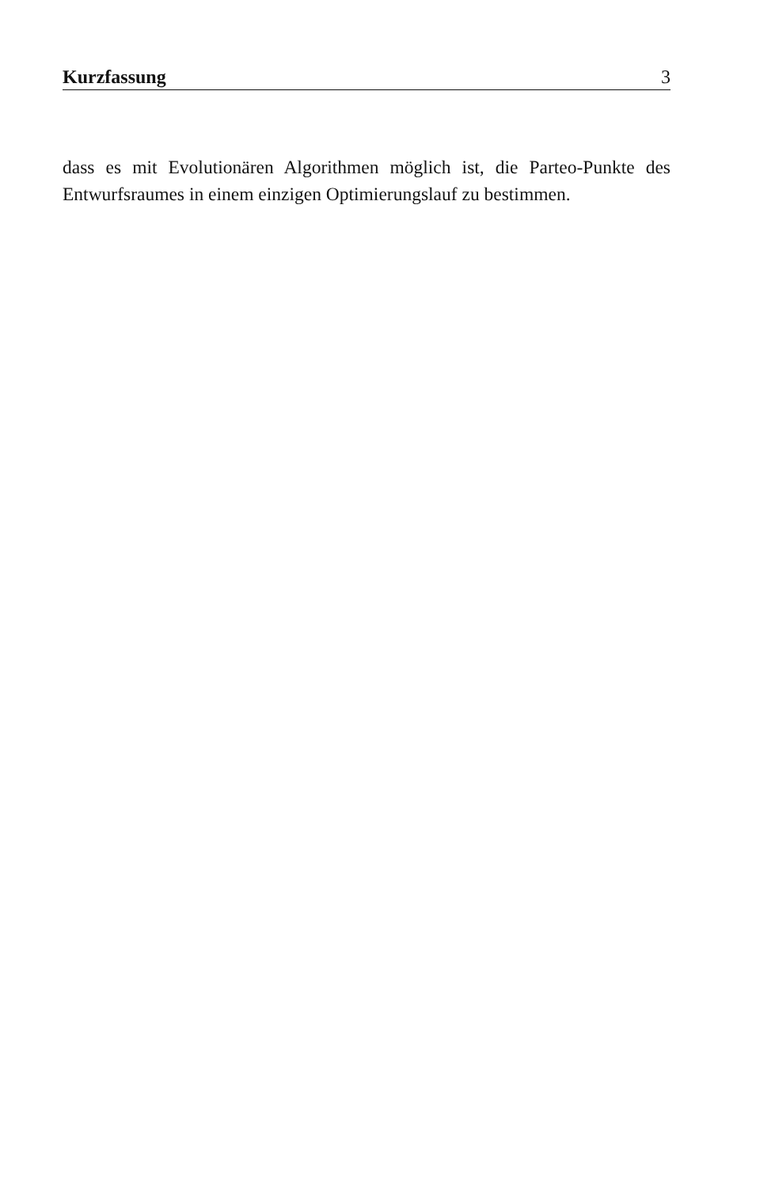Kurzfassung 3
dass es mit Evolutionären Algorithmen möglich ist, die Parteo-Punkte des Entwurfsraumes in einem einzigen Optimierungslauf zu bestimmen.